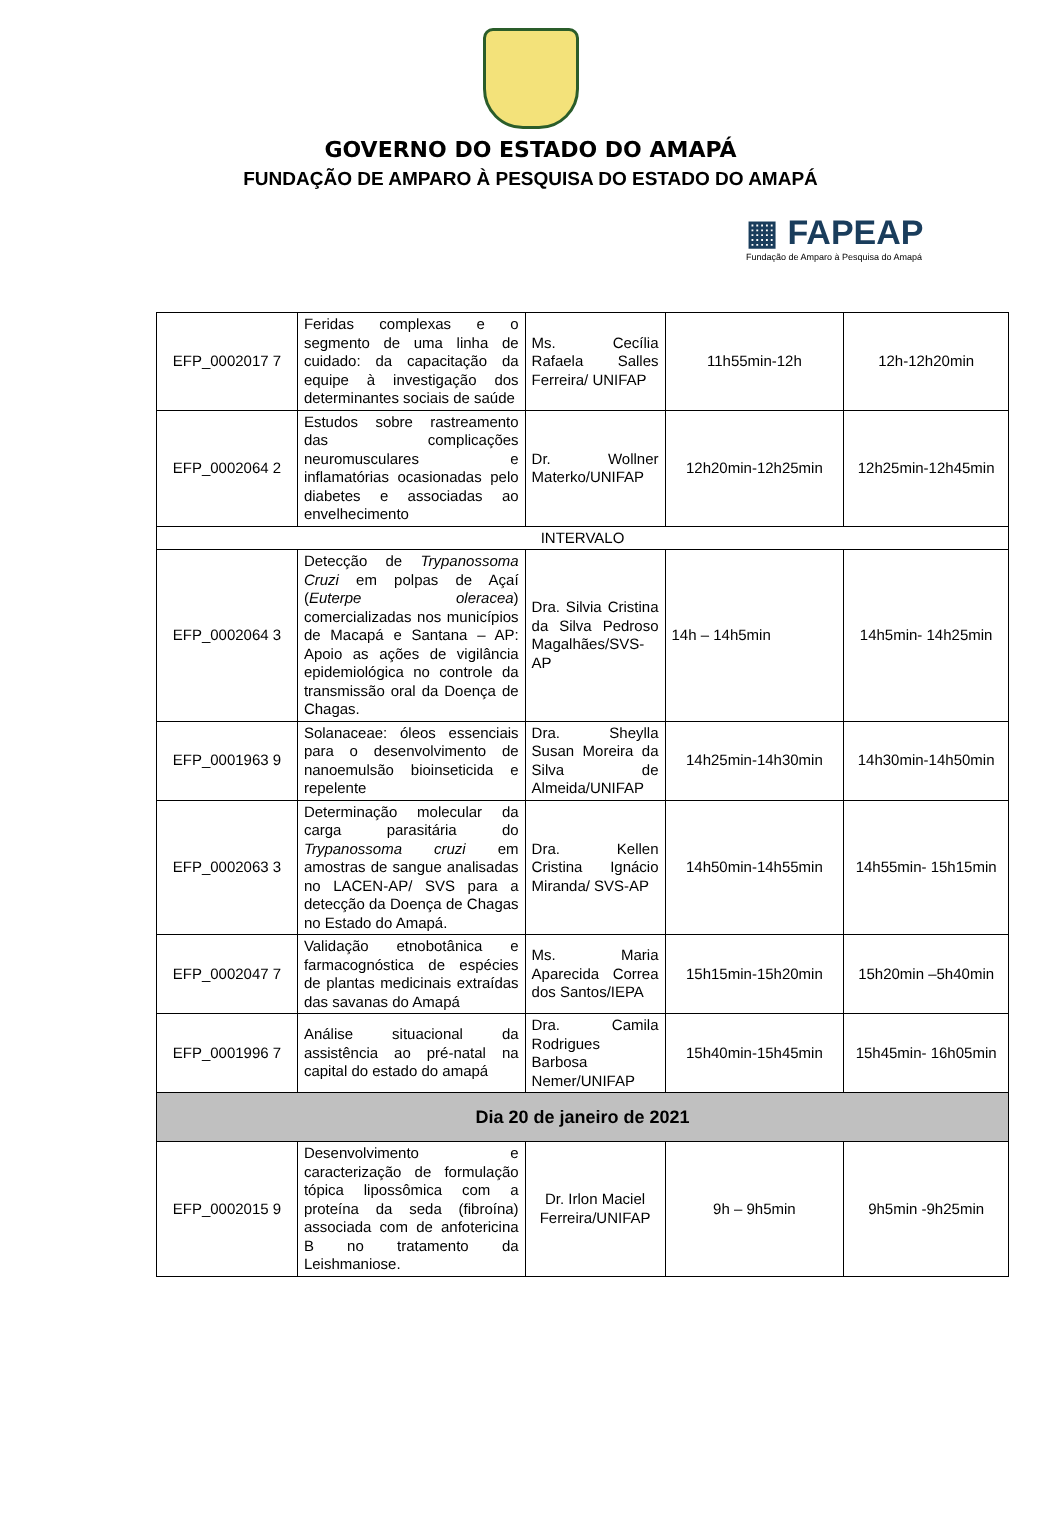GOVERNO DO ESTADO DO AMAPÁ
FUNDAÇÃO DE AMPARO À PESQUISA DO ESTADO DO AMAPÁ
▦ FAPEAP
Fundação de Amparo à Pesquisa do Amapá
| EFP_0002017 7 | Feridas complexas e o segmento de uma linha de cuidado: da capacitação da equipe à investigação dos determinantes sociais de saúde | Ms. Cecília Rafaela Salles Ferreira/ UNIFAP | 11h55min-12h | 12h-12h20min |
| EFP_0002064 2 | Estudos sobre rastreamento das complicações neuromusculares e inflamatórias ocasionadas pelo diabetes e associadas ao envelhecimento | Dr. Wollner Materko/UNIFAP | 12h20min-12h25min | 12h25min-12h45min |
| INTERVALO | | | | |
| EFP_0002064 3 | Detecção de Trypanossoma Cruzi em polpas de Açaí ( Euterpe oleracea ) comercializadas nos municípios de Macapá e Santana – AP: Apoio as ações de vigilância epidemiológica no controle da transmissão oral da Doença de Chagas. | Dra. Silvia Cristina da Silva Pedroso Magalhães/SVS-AP | 14h – 14h5min | 14h5min- 14h25min |
| EFP_0001963 9 | Solanaceae: óleos essenciais para o desenvolvimento de nanoemulsão bioinseticida e repelente | Dra. Sheylla Susan Moreira da Silva de Almeida/UNIFAP | 14h25min-14h30min | 14h30min-14h50min |
| EFP_0002063 3 | Determinação molecular da carga parasitária do Trypanossoma cruzi em amostras de sangue analisadas no LACEN-AP/ SVS para a detecção da Doença de Chagas no Estado do Amapá. | Dra. Kellen Cristina Ignácio Miranda/ SVS-AP | 14h50min-14h55min | 14h55min- 15h15min |
| EFP_0002047 7 | Validação etnobotânica e farmacognóstica de espécies de plantas medicinais extraídas das savanas do Amapá | Ms. Maria Aparecida Correa dos Santos/IEPA | 15h15min-15h20min | 15h20min –5h40min |
| EFP_0001996 7 | Análise situacional da assistência ao pré-natal na capital do estado do amapá | Dra. Camila Rodrigues Barbosa Nemer/UNIFAP | 15h40min-15h45min | 15h45min- 16h05min |
| Dia 20 de janeiro de 2021 | | | | |
| EFP_0002015 9 | Desenvolvimento e caracterização de formulação tópica lipossômica com a proteína da seda (fibroína) associada com de anfotericina B no tratamento da Leishmaniose. | Dr. Irlon Maciel Ferreira/UNIFAP | 9h – 9h5min | 9h5min -9h25min |